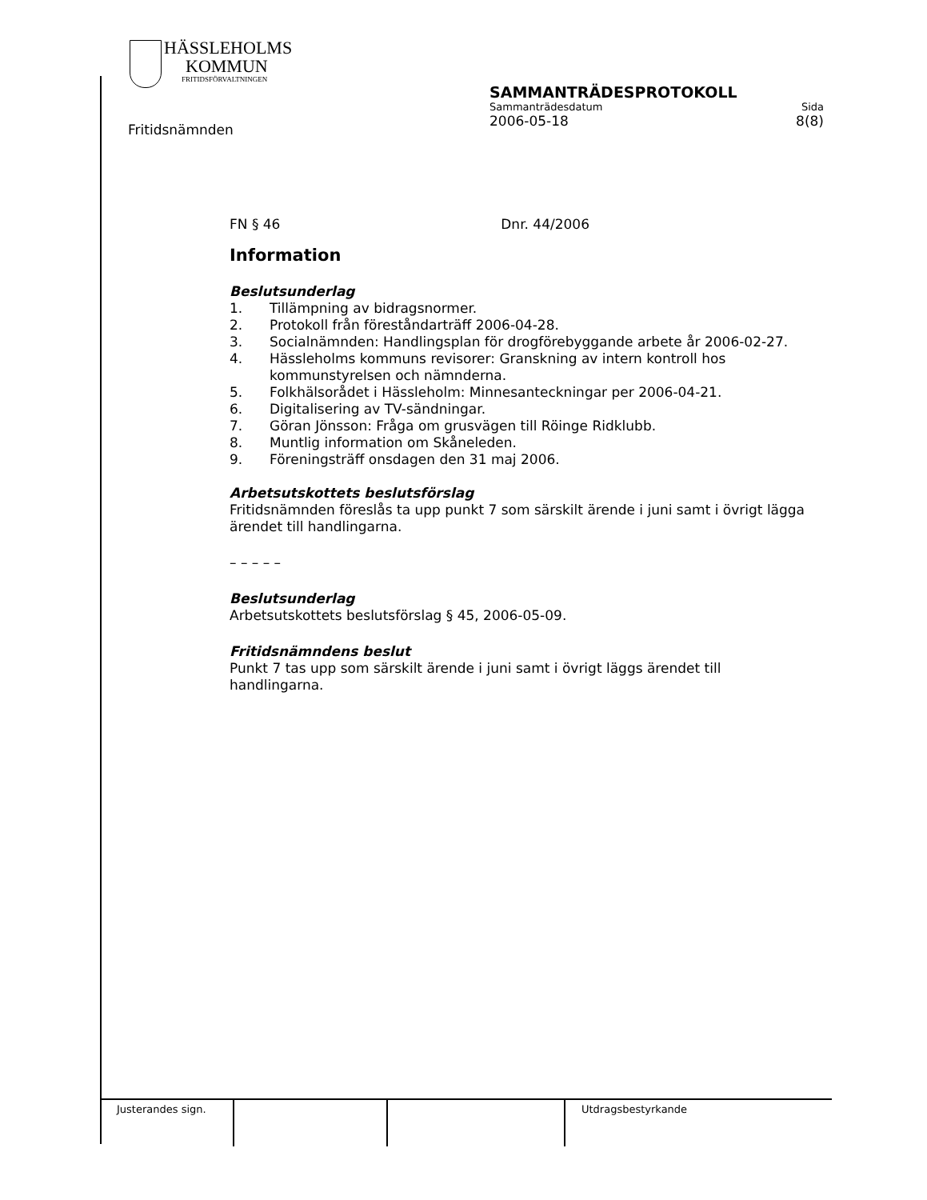HÄSSLEHOLMS
KOMMUN
FRITIDSFÖRVALTNINGEN
SAMMANTRÄDESPROTOKOLL
Sammanträdesdatum Sida
2006-05-18 8(8)
Fritidsnämnden
FN § 46 Dnr. 44/2006
Information
Beslutsunderlag
1. Tillämpning av bidragsnormer.
2. Protokoll från föreståndarträff 2006-04-28.
3. Socialnämnden: Handlingsplan för drogförebyggande arbete år 2006-02-27.
4. Hässleholms kommuns revisorer: Granskning av intern kontroll hos kommunstyrelsen och nämnderna.
5. Folkhälsorådet i Hässleholm: Minnesanteckningar per 2006-04-21.
6. Digitalisering av TV-sändningar.
7. Göran Jönsson: Fråga om grusvägen till Röinge Ridklubb.
8. Muntlig information om Skåneleden.
9. Föreningsträff onsdagen den 31 maj 2006.
Arbetsutskottets beslutsförslag
Fritidsnämnden föreslås ta upp punkt 7 som särskilt ärende i juni samt i övrigt lägga ärendet till handlingarna.
– – – – –
Beslutsunderlag
Arbetsutskottets beslutsförslag § 45, 2006-05-09.
Fritidsnämndens beslut
Punkt 7 tas upp som särskilt ärende i juni samt i övrigt läggs ärendet till handlingarna.
| Justerandes sign. | | | Utdragsbestyrkande |